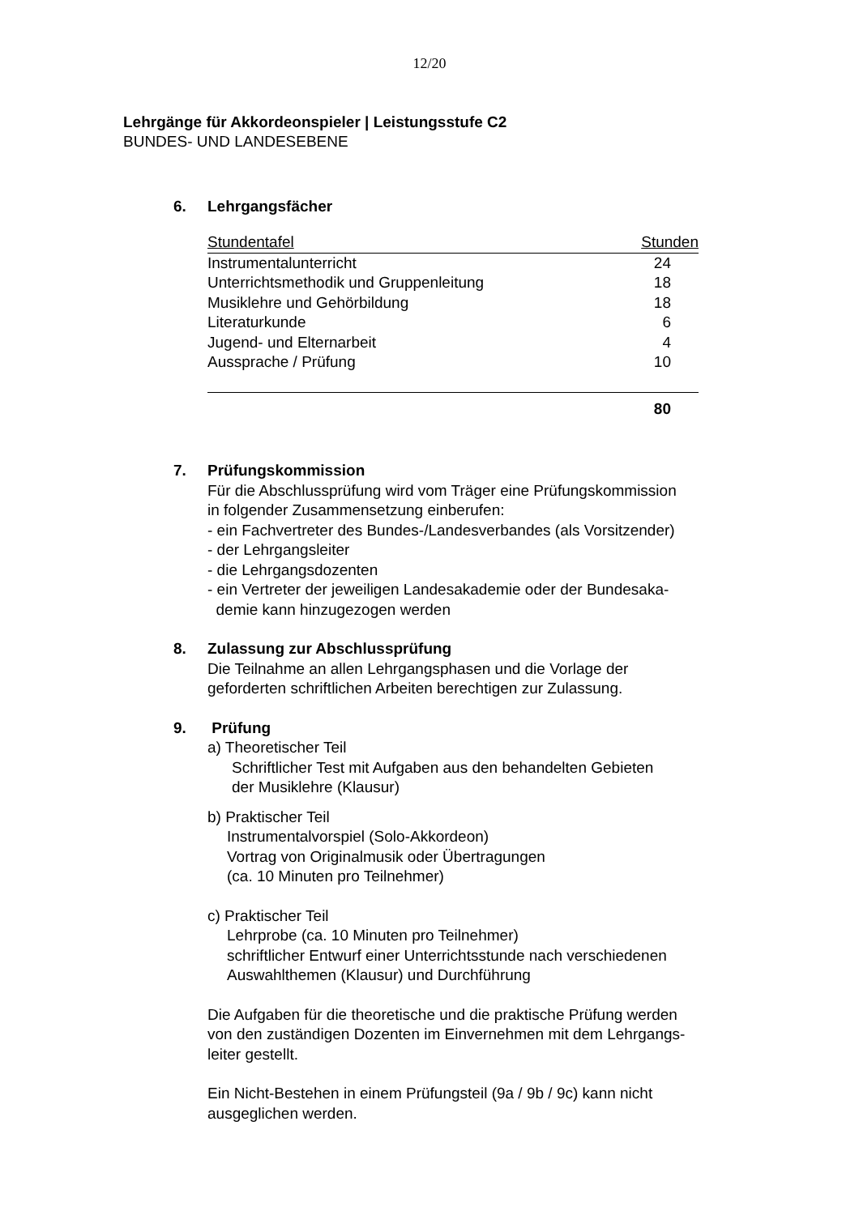12/20
Lehrgänge für Akkordeonspieler | Leistungsstufe C2
BUNDES- UND LANDESEBENE
6. Lehrgangsfächer
| Stundentafel | Stunden |
| --- | --- |
| Instrumentalunterricht | 24 |
| Unterrichtsmethodik und Gruppenleitung | 18 |
| Musiklehre und Gehörbildung | 18 |
| Literaturkunde | 6 |
| Jugend- und Elternarbeit | 4 |
| Aussprache / Prüfung | 10 |
| | 80 |
7. Prüfungskommission
Für die Abschlussprüfung wird vom Träger eine Prüfungskommission
in folgender Zusammensetzung einberufen:
- ein Fachvertreter des Bundes-/Landesverbandes (als Vorsitzender)
- der Lehrgangsleiter
- die Lehrgangsdozenten
- ein Vertreter der jeweiligen Landesakademie oder der Bundesaka-
demie kann hinzugezogen werden
8. Zulassung zur Abschlussprüfung
Die Teilnahme an allen Lehrgangsphasen und die Vorlage der
geforderten schriftlichen Arbeiten berechtigen zur Zulassung.
9. Prüfung
a) Theoretischer Teil
Schriftlicher Test mit Aufgaben aus den behandelten Gebieten
der Musiklehre (Klausur)
b) Praktischer Teil
Instrumentalvorspiel (Solo-Akkordeon)
Vortrag von Originalmusik oder Übertragungen
(ca. 10 Minuten pro Teilnehmer)
c) Praktischer Teil
Lehrprobe (ca. 10 Minuten pro Teilnehmer)
schriftlicher Entwurf einer Unterrichtsstunde nach verschiedenen
Auswahlthemen (Klausur) und Durchführung
Die Aufgaben für die theoretische und die praktische Prüfung werden
von den zuständigen Dozenten im Einvernehmen mit dem Lehrgangs-
leiter gestellt.
Ein Nicht-Bestehen in einem Prüfungsteil (9a / 9b / 9c) kann nicht
ausgeglichen werden.